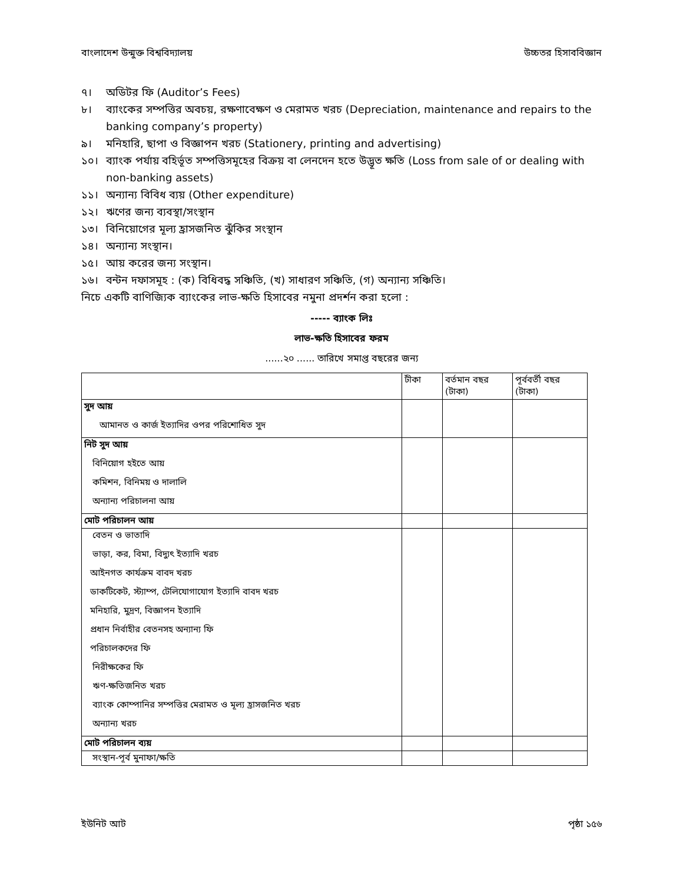বাংলাদেশ উন্মুক্ত বিশ্ববিদ্যালয় উচ্চতর হিসাববিজ্ঞান
৭। অডিটর ফি (Auditor’s Fees)
৮। ব্যাংকের সম্পত্তির অবচয়, রক্ষণাবেক্ষণ ও মেরামত খরচ (Depreciation, maintenance and repairs to the banking company’s property)
৯। মনিহারি, ছাপা ও বিজ্ঞাপন খরচ (Stationery, printing and advertising)
১০। ব্যাংক পর্যায় বহির্ভূত সম্পত্তিসমূহের বিক্রয় বা লেনদেন হতে উদ্ভূত ক্ষতি (Loss from sale of or dealing with non-banking assets)
১১। অন্যান্য বিবিধ ব্যয় (Other expenditure)
১২। ঋণের জন্য ব্যবস্থা/সংস্থান
১৩। বিনিয়োগের মূল্য হ্রাসজনিত ঝুঁকির সংস্থান
১৪। অন্যান্য সংস্থান।
১৫। আয় করের জন্য সংস্থান।
১৬। বন্টন দফাসমূহ : (ক) বিধিবদ্ধ সঞ্চিতি, (খ) সাধারণ সঞ্চিতি, (গ) অন্যান্য সঞ্চিতি।
নিচে একটি বাণিজ্যিক ব্যাংকের লাভ-ক্ষতি হিসাবের নমুনা প্রদর্শন করা হলো :
----- ব্যাংক লিঃ
লাভ-ক্ষতি হিসাবের ফরম
......২০ ...... তারিখে সমাপ্ত বছরের জন্য
| | টীকা | বর্তমান বছর (টাকা) | পূর্ববর্তী বছর (টাকা) |
| --- | --- | --- | --- |
| সুদ আয় | | | |
| আমানত ও কার্জ ইত্যাদির ওপর পরিশোধিত সুদ | | | |
| নিট সুদ আয় | | | |
| বিনিয়োগ হইতে আয় | | | |
| কমিশন, বিনিময় ও দালালি | | | |
| অন্যান্য পরিচালনা আয় | | | |
| মোট পরিচালন আয় | | | |
| বেতন ও ভাতাদি | | | |
| ভাড়া, কর, বিমা, বিদ্যুৎ ইত্যাদি খরচ | | | |
| আইনগত কার্যক্রম বাবদ খরচ | | | |
| ডাকটিকেট, স্ট্যাম্প, টেলিযোগাযোগ ইত্যাদি বাবদ খরচ | | | |
| মনিহারি, মুদ্রণ, বিজ্ঞাপন ইত্যাদি | | | |
| প্রধান নির্বাহীর বেতনসহ অন্যান্য ফি | | | |
| পরিচালকদের ফি | | | |
| নিরীক্ষকের ফি | | | |
| ঋণ-ক্ষতিজনিত খরচ | | | |
| ব্যাংক কোম্পানির সম্পত্তির মেরামত ও মূল্য হ্রাসজনিত খরচ | | | |
| অন্যান্য খরচ | | | |
| মোট পরিচালন ব্যয় | | | |
| সংস্থান-পূর্ব মুনাফা/ক্ষতি | | | |
ইউনিট আট পৃষ্ঠা ১৫৬